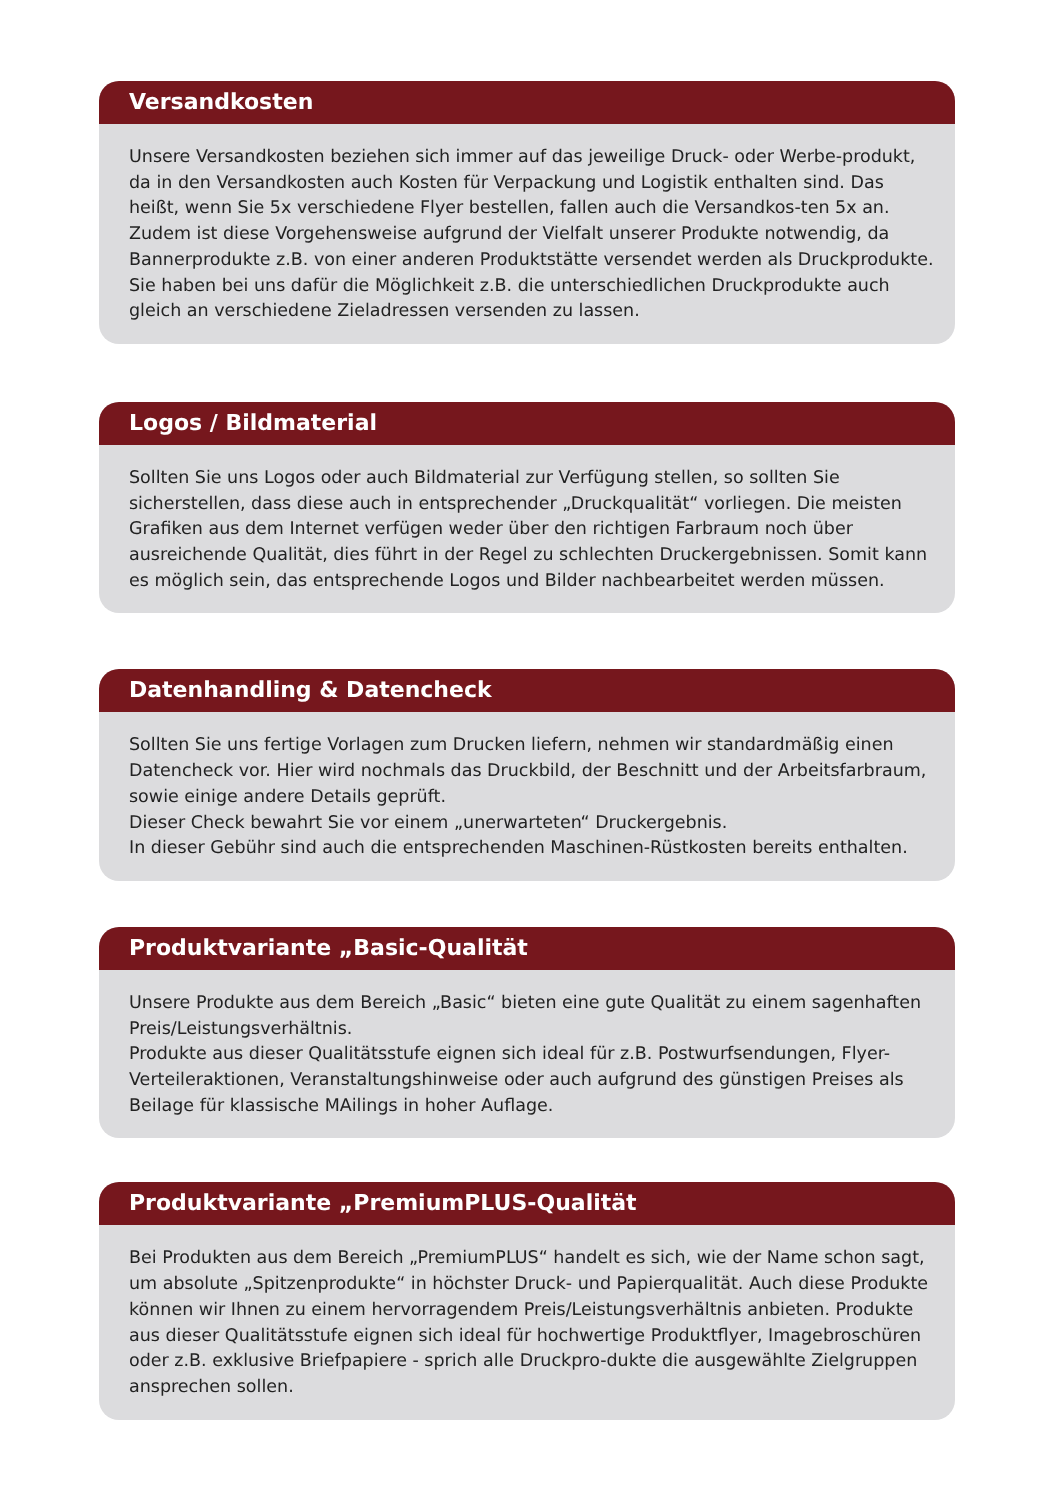Versandkosten
Unsere Versandkosten beziehen sich immer auf das jeweilige Druck- oder Werbe-produkt, da in den Versandkosten auch Kosten für Verpackung und Logistik enthalten sind. Das heißt, wenn Sie 5x verschiedene Flyer bestellen, fallen auch die Versandkos-ten 5x an. Zudem ist diese Vorgehensweise aufgrund der Vielfalt unserer Produkte notwendig, da Bannerprodukte z.B. von einer anderen Produktstätte versendet werden als Druckprodukte. Sie haben bei uns dafür die Möglichkeit z.B. die unterschiedlichen Druckprodukte auch gleich an verschiedene Zieladressen versenden zu lassen.
Logos / Bildmaterial
Sollten Sie uns Logos oder auch Bildmaterial zur Verfügung stellen, so sollten Sie sicherstellen, dass diese auch in entsprechender „Druckqualität“ vorliegen. Die meisten Grafiken aus dem Internet verfügen weder über den richtigen Farbraum noch über ausreichende Qualität, dies führt in der Regel zu schlechten Druckergebnissen. Somit kann es möglich sein, das entsprechende Logos und Bilder nachbearbeitet werden müssen.
Datenhandling & Datencheck
Sollten Sie uns fertige Vorlagen zum Drucken liefern, nehmen wir standardmäßig einen Datencheck vor. Hier wird nochmals das Druckbild, der Beschnitt und der Arbeitsfarbraum, sowie einige andere Details geprüft.
Dieser Check bewahrt Sie vor einem „unerwarteten“ Druckergebnis.
In dieser Gebühr sind auch die entsprechenden Maschinen-Rüstkosten bereits enthalten.
Produktvariante „Basic-Qualität
Unsere Produkte aus dem Bereich „Basic“ bieten eine gute Qualität zu einem sagenhaften Preis/Leistungsverhältnis.
Produkte aus dieser Qualitätsstufe eignen sich ideal für z.B. Postwurfsendungen, Flyer-Verteileraktionen, Veranstaltungshinweise oder auch aufgrund des günstigen Preises als Beilage für klassische MAilings in hoher Auflage.
Produktvariante „PremiumPLUS-Qualität
Bei Produkten aus dem Bereich „PremiumPLUS“ handelt es sich, wie der Name schon sagt, um absolute „Spitzenprodukte“ in höchster Druck- und Papierqualität. Auch diese Produkte können wir Ihnen zu einem hervorragendem Preis/Leistungsverhältnis anbieten. Produkte aus dieser Qualitätsstufe eignen sich ideal für hochwertige Produktflyer, Imagebroschüren oder z.B. exklusive Briefpapiere - sprich alle Druckpro-dukte die ausgewählte Zielgruppen ansprechen sollen.